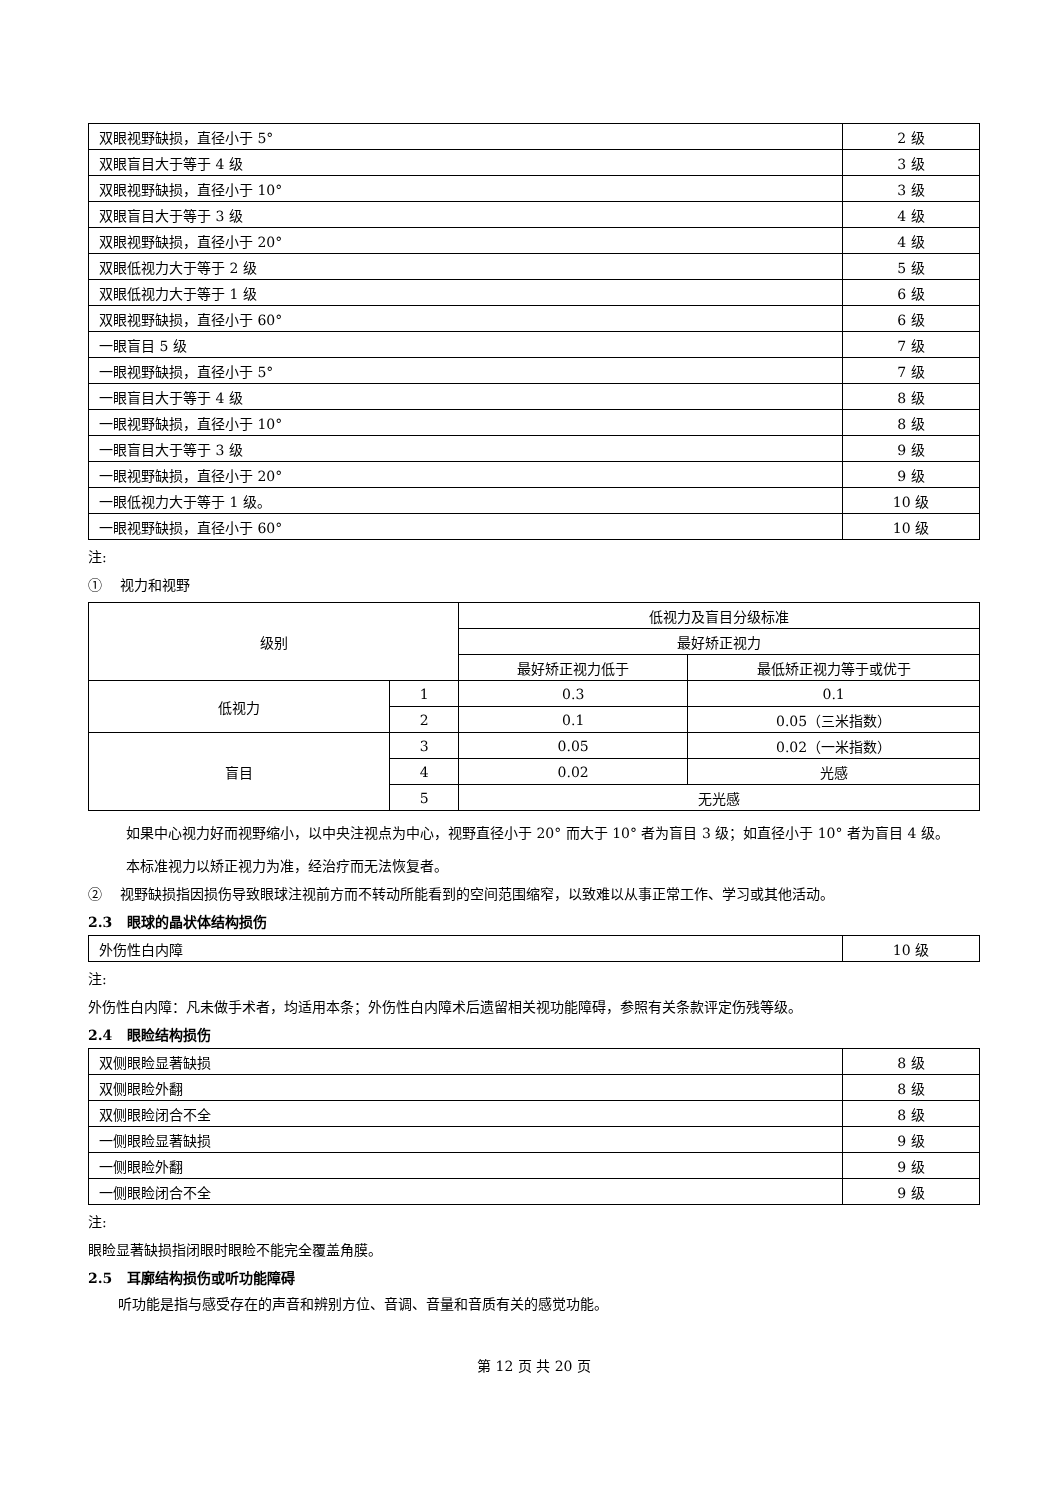| 双眼视野缺损，直径小于 5° | 2 级 |
| 双眼盲目大于等于 4 级 | 3 级 |
| 双眼视野缺损，直径小于 10° | 3 级 |
| 双眼盲目大于等于 3 级 | 4 级 |
| 双眼视野缺损，直径小于 20° | 4 级 |
| 双眼低视力大于等于 2 级 | 5 级 |
| 双眼低视力大于等于 1 级 | 6 级 |
| 双眼视野缺损，直径小于 60° | 6 级 |
| 一眼盲目 5 级 | 7 级 |
| 一眼视野缺损，直径小于 5° | 7 级 |
| 一眼盲目大于等于 4 级 | 8 级 |
| 一眼视野缺损，直径小于 10° | 8 级 |
| 一眼盲目大于等于 3 级 | 9 级 |
| 一眼视野缺损，直径小于 20° | 9 级 |
| 一眼低视力大于等于 1 级。 | 10 级 |
| 一眼视野缺损，直径小于 60° | 10 级 |
注:
① 视力和视野
| 级别 | | 低视力及盲目分级标准 | |
| | | 最好矫正视力 | |
| | | 最好矫正视力低于 | 最低矫正视力等于或优于 |
| 低视力 | 1 | 0.3 | 0.1 |
| | 2 | 0.1 | 0.05（三米指数） |
| 盲目 | 3 | 0.05 | 0.02（一米指数） |
| | 4 | 0.02 | 光感 |
| | 5 | 无光感 | |
如果中心视力好而视野缩小，以中央注视点为中心，视野直径小于 20° 而大于 10° 者为盲目 3 级；如直径小于 10° 者为盲目 4 级。
本标准视力以矫正视力为准，经治疗而无法恢复者。
② 视野缺损指因损伤导致眼球注视前方而不转动所能看到的空间范围缩窄，以致难以从事正常工作、学习或其他活动。
2.3 眼球的晶状体结构损伤
| 外伤性白内障 | 10 级 |
注:
外伤性白内障：凡未做手术者，均适用本条；外伤性白内障术后遗留相关视功能障碍，参照有关条款评定伤残等级。
2.4 眼睑结构损伤
| 双侧眼睑显著缺损 | 8 级 |
| 双侧眼睑外翻 | 8 级 |
| 双侧眼睑闭合不全 | 8 级 |
| 一侧眼睑显著缺损 | 9 级 |
| 一侧眼睑外翻 | 9 级 |
| 一侧眼睑闭合不全 | 9 级 |
注:
眼睑显著缺损指闭眼时眼睑不能完全覆盖角膜。
2.5 耳廓结构损伤或听功能障碍
听功能是指与感受存在的声音和辨别方位、音调、音量和音质有关的感觉功能。
第 12 页 共 20 页